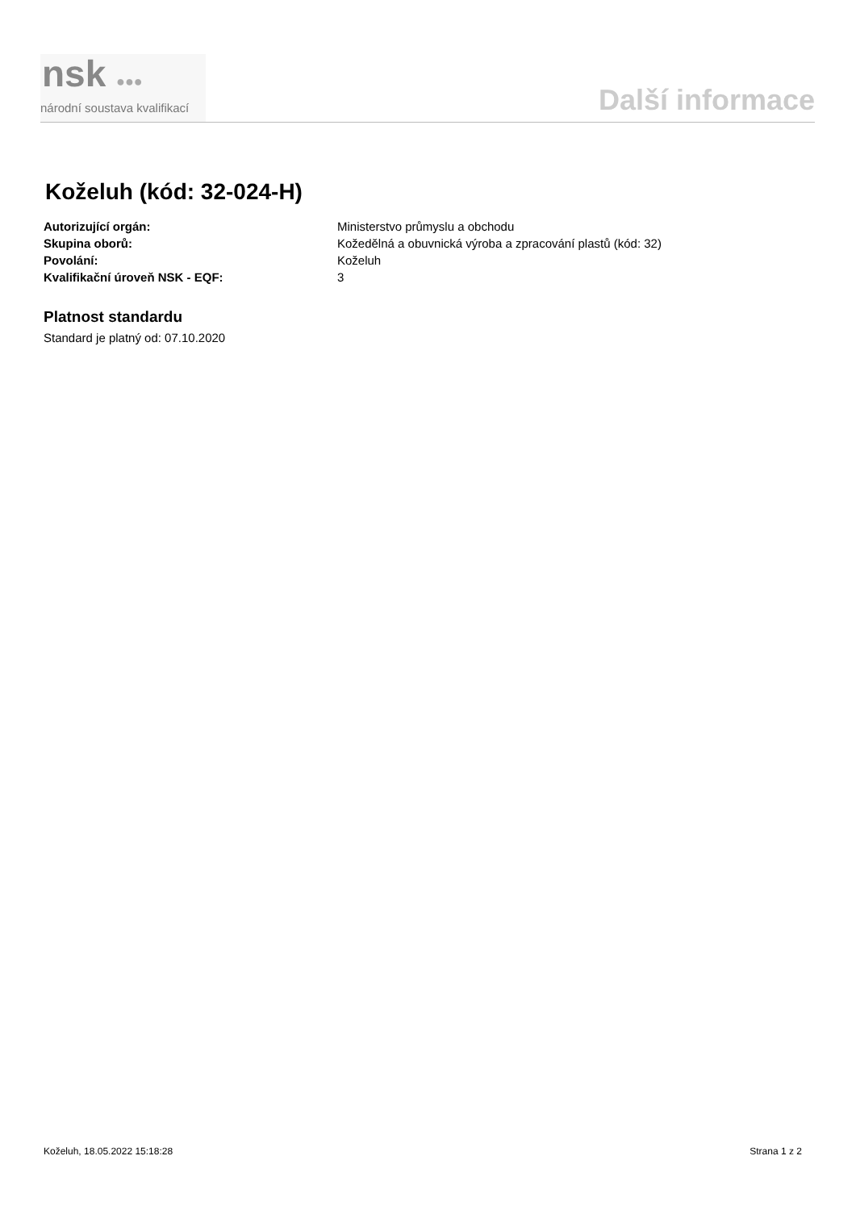nsk ●●●
národní soustava kvalifikací
Další informace
Koželuh (kód: 32-024-H)
Autorizující orgán: Ministerstvo průmyslu a obchodu
Skupina oborů: Kožedělná a obuvnická výroba a zpracování plastů (kód: 32)
Povolání: Koželuh
Kvalifikační úroveň NSK - EQF: 3
Platnost standardu
Standard je platný od: 07.10.2020
Koželuh, 18.05.2022 15:18:28 Strana 1 z 2